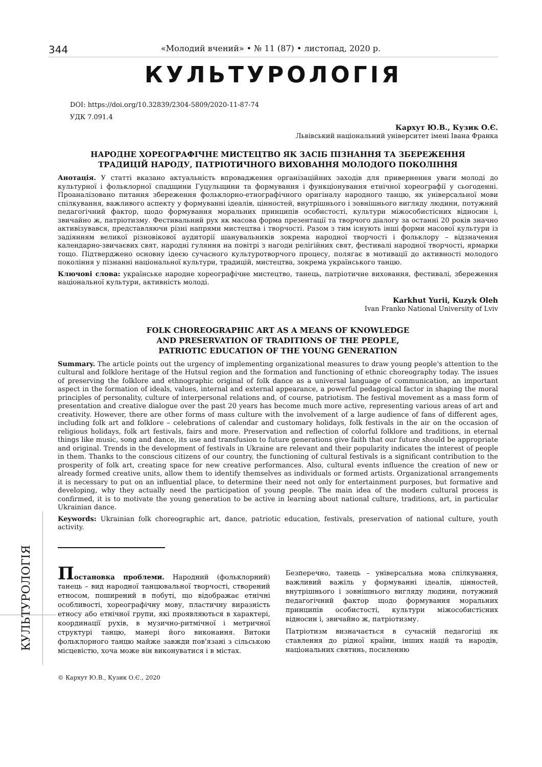КУЛЬТУРОЛОГІЯ
344 «Молодий вчений» • № 11 (87) • листопад, 2020 р.
КУЛЬТУРОЛОГІЯ
DOI: https://doi.org/10.32839/2304-5809/2020-11-87-74
УДК 7.091.4
Кархут Ю.В., Кузик О.Є.
Львівський національний університет імені Івана Франка
НАРОДНЕ ХОРЕОГРАФІЧНЕ МИСТЕЦТВО ЯК ЗАСІБ ПІЗНАННЯ ТА ЗБЕРЕЖЕННЯ
ТРАДИЦІЙ НАРОДУ, ПАТРІОТИЧНОГО ВИХОВАННЯ МОЛОДОГО ПОКОЛІННЯ
Анотація. У статті вказано актуальність впровадження організаційних заходів для привернення уваги молоді до культурної і фольклорної спадщини Гуцульщини та формування і функціонування етнічної хореографії у сьогоденні. Проаналізовано питання збереження фольклорно-етнографічного оригіналу народного танцю, як універсальної мови спілкування, важливого аспекту у формуванні ідеалів, цінностей, внутрішнього і зовнішнього вигляду людини, потужний педагогічний фактор, щодо формування моральних принципів особистості, культури міжособистісних відносин і, звичайно ж, патріотизму. Фестивальний рух як масова форма презентації та творчого діалогу за останні 20 років значно активізувався, представляючи різні напрями мистецтва і творчості. Разом з тим існують інші форми масової культури із задіянням великої різновікової аудиторії шанувальників зокрема народної творчості і фольклору – відзначення календарно-звичаєвих свят, народні гуляння на повітрі з нагоди релігійних свят, фестивалі народної творчості, ярмарки тощо. Підтверджено основну ідеєю сучасного культуротворчого процесу, полягає в мотивації до активності молодого покоління у пізнанні національної культури, традицій, мистецтва, зокрема українського танцю.
Ключові слова: українське народне хореографічне мистецтво, танець, патріотичне виховання, фестивалі, збереження національної культури, активність молоді.
Karkhut Yurii, Kuzyk Oleh
Ivan Franko National University of Lviv
FOLK CHOREOGRAPHIC ART AS A MEANS OF KNOWLEDGE
AND PRESERVATION OF TRADITIONS OF THE PEOPLE,
PATRIOTIC EDUCATION OF THE YOUNG GENERATION
Summary. The article points out the urgency of implementing organizational measures to draw young people's attention to the cultural and folklore heritage of the Hutsul region and the formation and functioning of ethnic choreography today. The issues of preserving the folklore and ethnographic original of folk dance as a universal language of communication, an important aspect in the formation of ideals, values, internal and external appearance, a powerful pedagogical factor in shaping the moral principles of personality, culture of interpersonal relations and, of course, patriotism. The festival movement as a mass form of presentation and creative dialogue over the past 20 years has become much more active, representing various areas of art and creativity. However, there are other forms of mass culture with the involvement of a large audience of fans of different ages, including folk art and folklore – celebrations of calendar and customary holidays, folk festivals in the air on the occasion of religious holidays, folk art festivals, fairs and more. Preservation and reflection of colorful folklore and traditions, in eternal things like music, song and dance, its use and transfusion to future generations give faith that our future should be appropriate and original. Trends in the development of festivals in Ukraine are relevant and their popularity indicates the interest of people in them. Thanks to the conscious citizens of our country, the functioning of cultural festivals is a significant contribution to the prosperity of folk art, creating space for new creative performances. Also, cultural events influence the creation of new or already formed creative units, allow them to identify themselves as individuals or formed artists. Organizational arrangements it is necessary to put on an influential place, to determine their need not only for entertainment purposes, but formative and developing, why they actually need the participation of young people. The main idea of the modern cultural process is confirmed, it is to motivate the young generation to be active in learning about national culture, traditions, art, in particular Ukrainian dance.
Keywords: Ukrainian folk choreographic art, dance, patriotic education, festivals, preservation of national culture, youth activity.
Постановка проблеми. Народний (фольклорний) танець – вид народної танцювальної творчості, створений етносом, поширений в побуті, що відображає етнічні особливості, хореографічну мову, пластичну виразність етносу або етнічної групи, які проявляються в характері, координації рухів, в музично-ритмічної і метричної структурі танцю, манері його виконання. Витоки фольклорного танцю майже завжди пов'язані з сільською місцевістю, хоча може він виконуватися і в містах.
Безперечно, танець – універсальна мова спілкування, важливий важіль у формуванні ідеалів, цінностей, внутрішнього і зовнішнього вигляду людини, потужний педагогічний фактор щодо формування моральних принципів особистості, культури міжособистісних відносин і, звичайно ж, патріотизму.
Патріотизм визначається в сучасній педагогіці як ставлення до рідної країни, інших націй та народів, національних святинь, посиленню
© Кархут Ю.В., Кузик О.Є., 2020